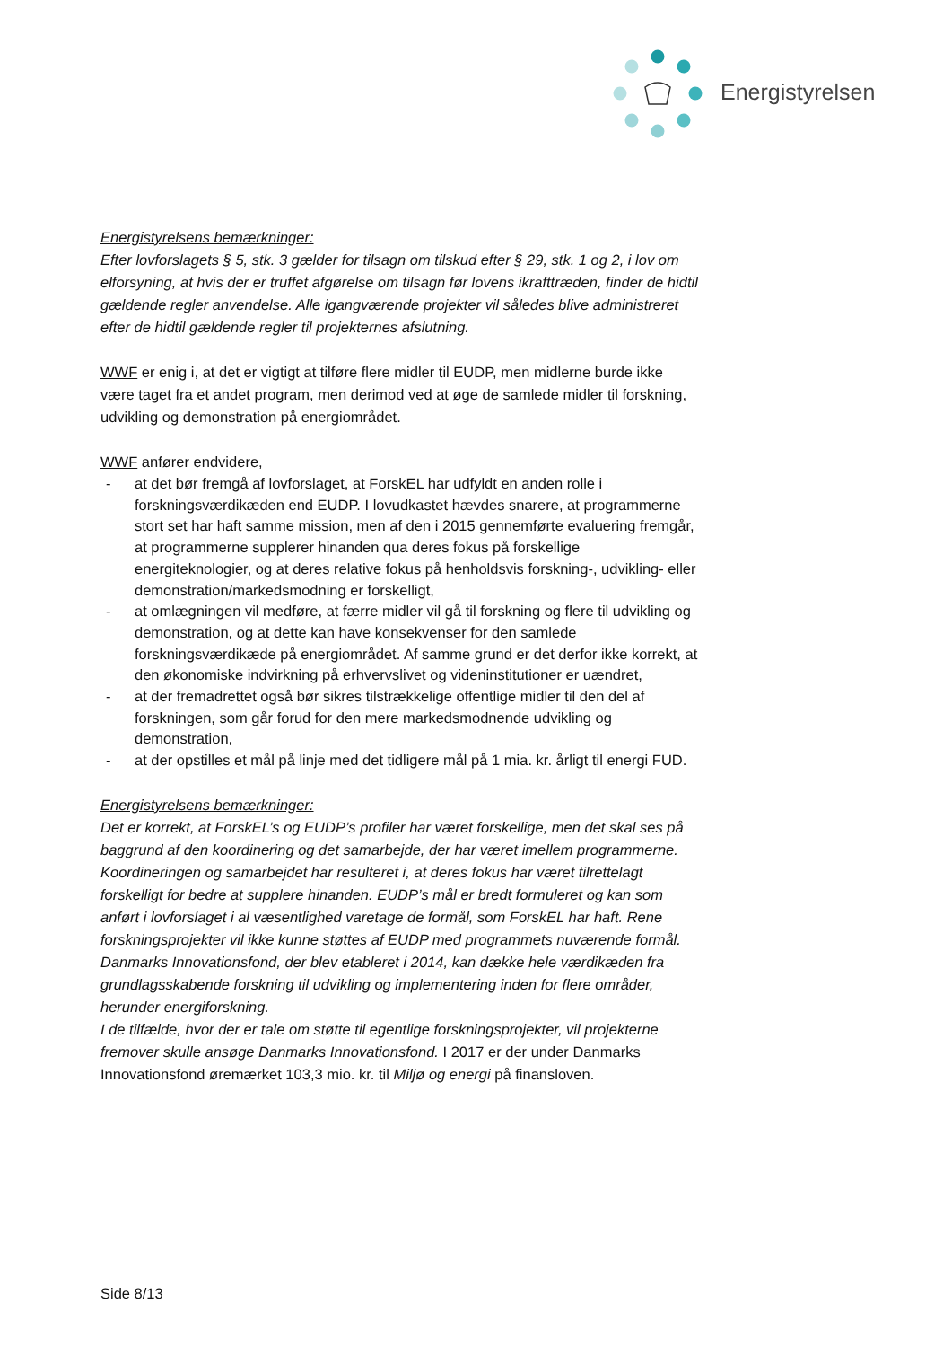Energistyrelsen
Energistyrelsens bemærkninger:
Efter lovforslagets § 5, stk. 3 gælder for tilsagn om tilskud efter § 29, stk. 1 og 2, i lov om elforsyning, at hvis der er truffet afgørelse om tilsagn før lovens ikrafttræden, finder de hidtil gældende regler anvendelse. Alle igangværende projekter vil således blive administreret efter de hidtil gældende regler til projekternes afslutning.
WWF er enig i, at det er vigtigt at tilføre flere midler til EUDP, men midlerne burde ikke være taget fra et andet program, men derimod ved at øge de samlede midler til forskning, udvikling og demonstration på energiområdet.
WWF anfører endvidere,
- at det bør fremgå af lovforslaget, at ForskEL har udfyldt en anden rolle i forskningsværdikæden end EUDP. I lovudkastet hævdes snarere, at programmerne stort set har haft samme mission, men af den i 2015 gennemførte evaluering fremgår, at programmerne supplerer hinanden qua deres fokus på forskellige energiteknologier, og at deres relative fokus på henholdsvis forskning-, udvikling- eller demonstration/markedsmodning er forskelligt,
- at omlægningen vil medføre, at færre midler vil gå til forskning og flere til udvikling og demonstration, og at dette kan have konsekvenser for den samlede forskningsværdikæde på energiområdet. Af samme grund er det derfor ikke korrekt, at den økonomiske indvirkning på erhvervslivet og videninstitutioner er uændret,
- at der fremadrettet også bør sikres tilstrækkelige offentlige midler til den del af forskningen, som går forud for den mere markedsmodnende udvikling og demonstration,
- at der opstilles et mål på linje med det tidligere mål på 1 mia. kr. årligt til energi FUD.
Energistyrelsens bemærkninger:
Det er korrekt, at ForskEL’s og EUDP’s profiler har været forskellige, men det skal ses på baggrund af den koordinering og det samarbejde, der har været imellem programmerne. Koordineringen og samarbejdet har resulteret i, at deres fokus har været tilrettelagt forskelligt for bedre at supplere hinanden. EUDP’s mål er bredt formuleret og kan som anført i lovforslaget i al væsentlighed varetage de formål, som ForskEL har haft. Rene forskningsprojekter vil ikke kunne støttes af EUDP med programmets nuværende formål. Danmarks Innovationsfond, der blev etableret i 2014, kan dække hele værdikæden fra grundlagsskabende forskning til udvikling og implementering inden for flere områder, herunder energiforskning.
I de tilfælde, hvor der er tale om støtte til egentlige forskningsprojekter, vil projekterne fremover skulle ansøge Danmarks Innovationsfond. I 2017 er der under Danmarks Innovationsfond øremærket 103,3 mio. kr. til Miljø og energi på finansloven.
Side 8/13